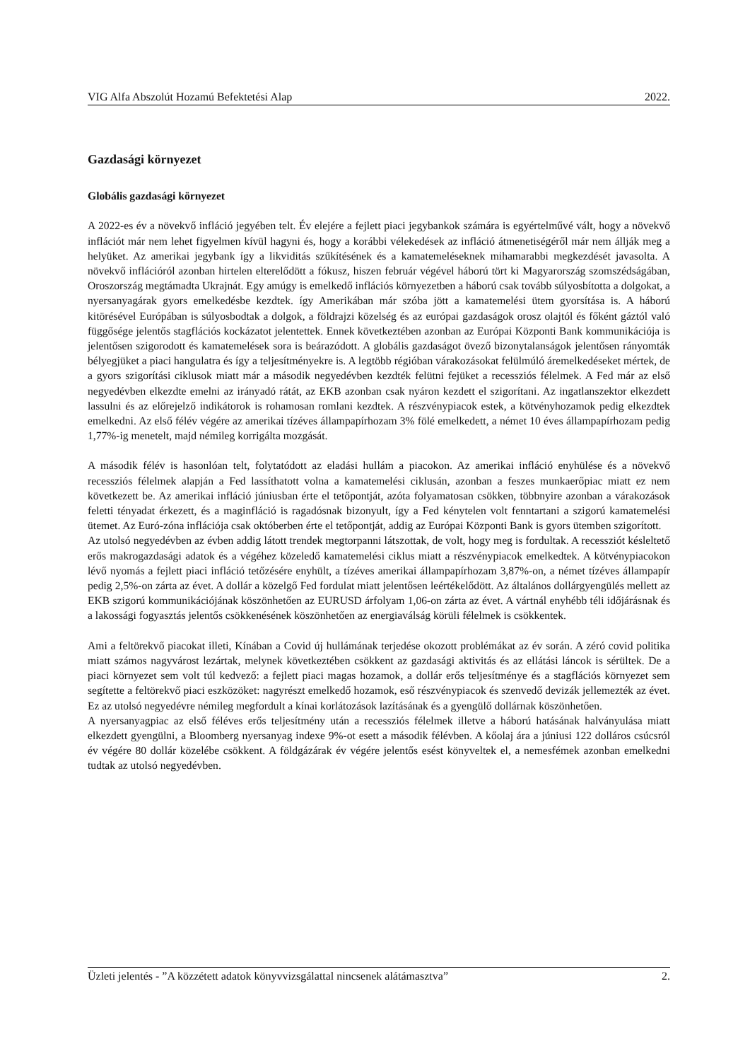VIG Alfa Abszolút Hozamú Befektetési Alap 2022.
Gazdasági környezet
Globális gazdasági környezet
A 2022-es év a növekvő infláció jegyében telt. Év elejére a fejlett piaci jegybankok számára is egyértelművé vált, hogy a növekvő inflációt már nem lehet figyelmen kívül hagyni és, hogy a korábbi vélekedések az infláció átmenetiségéről már nem állják meg a helyüket. Az amerikai jegybank így a likviditás szűkítésének és a kamatemeléseknek mihamarabbi megkezdését javasolta. A növekvő inflációról azonban hirtelen elterelődött a fókusz, hiszen február végével háború tört ki Magyarország szomszédságában, Oroszország megtámadta Ukrajnát. Egy amúgy is emelkedő inflációs környezetben a háború csak tovább súlyosbította a dolgokat, a nyersanyagárak gyors emelkedésbe kezdtek. így Amerikában már szóba jött a kamatemelési ütem gyorsítása is. A háború kitörésével Európában is súlyosbodtak a dolgok, a földrajzi közelség és az európai gazdaságok orosz olajtól és főként gáztól való függősége jelentős stagflációs kockázatot jelentettek. Ennek következtében azonban az Európai Központi Bank kommunikációja is jelentősen szigorodott és kamatemelések sora is beárazódott. A globális gazdaságot övező bizonytalanságok jelentősen rányomták bélyegjüket a piaci hangulatra és így a teljesítményekre is. A legtöbb régióban várakozásokat felülmúló áremelkedéseket mértek, de a gyors szigorítási ciklusok miatt már a második negyedévben kezdték felütni fejüket a recessziós félelmek. A Fed már az első negyedévben elkezdte emelni az irányadó rátát, az EKB azonban csak nyáron kezdett el szigorítani. Az ingatlanszektor elkezdett lassulni és az előrejelző indikátorok is rohamosan romlani kezdtek. A részvénypiacok estek, a kötvényhozamok pedig elkezdtek emelkedni. Az első félév végére az amerikai tízéves állampapírhozam 3% fölé emelkedett, a német 10 éves állampapírhozam pedig 1,77%-ig menetelt, majd némileg korrigálta mozgását.
A második félév is hasonlóan telt, folytatódott az eladási hullám a piacokon. Az amerikai infláció enyhülése és a növekvő recessziós félelmek alapján a Fed lassíthatott volna a kamatemelési ciklusán, azonban a feszes munkaerőpiac miatt ez nem következett be. Az amerikai infláció júniusban érte el tetőpontját, azóta folyamatosan csökken, többnyire azonban a várakozások feletti tényadat érkezett, és a maginfláció is ragadósnak bizonyult, így a Fed kénytelen volt fenntartani a szigorú kamatemelési ütemet. Az Euró-zóna inflációja csak októberben érte el tetőpontját, addig az Európai Központi Bank is gyors ütemben szigorított.
Az utolsó negyedévben az évben addig látott trendek megtorpanni látszottak, de volt, hogy meg is fordultak. A recessziót késleltető erős makrogazdasági adatok és a végéhez közeledő kamatemelési ciklus miatt a részvénypiacok emelkedtek. A kötvénypiacokon lévő nyomás a fejlett piaci infláció tetőzésére enyhült, a tízéves amerikai állampapírhozam 3,87%-on, a német tízéves állampapír pedig 2,5%-on zárta az évet. A dollár a közelgő Fed fordulat miatt jelentősen leértékelődött. Az általános dollárgyengülés mellett az EKB szigorú kommunikációjának köszönhetően az EURUSD árfolyam 1,06-on zárta az évet. A vártnál enyhébb téli időjárásnak és a lakossági fogyasztás jelentős csökkenésének köszönhetően az energiaválság körüli félelmek is csökkentek.
Ami a feltörekvő piacokat illeti, Kínában a Covid új hullámának terjedése okozott problémákat az év során. A zéró covid politika miatt számos nagyvárost lezártak, melynek következtében csökkent az gazdasági aktivitás és az ellátási láncok is sérültek. De a piaci környezet sem volt túl kedvező: a fejlett piaci magas hozamok, a dollár erős teljesítménye és a stagflációs környezet sem segítette a feltörekvő piaci eszközöket: nagyrészt emelkedő hozamok, eső részvénypiacok és szenvedő devizák jellemezték az évet. Ez az utolsó negyedévre némileg megfordult a kínai korlátozások lazításának és a gyengülő dollárnak köszönhetően.
A nyersanyagpiac az első féléves erős teljesítmény után a recessziós félelmek illetve a háború hatásának halványulása miatt elkezdett gyengülni, a Bloomberg nyersanyag indexe 9%-ot esett a második félévben. A kőolaj ára a júniusi 122 dolláros csúcsról év végére 80 dollár közelébe csökkent. A földgázárak év végére jelentős esést könyveltek el, a nemesfémek azonban emelkedni tudtak az utolsó negyedévben.
Üzleti jelentés - ”A közzétett adatok könyvvizsgálattal nincsenek alátámasztva” 2.